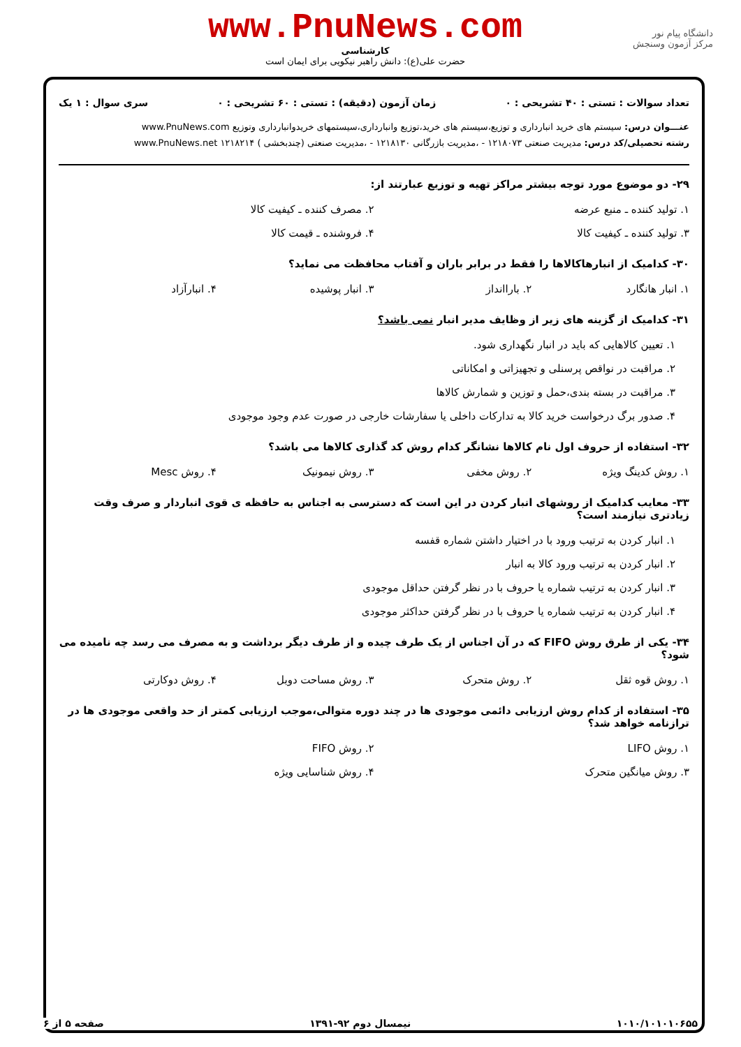دانشگاه پیام نور
مرکز آزمون وسنجش
www.PnuNews.com
کارشناسی
حضرت علی(ع): دانش راهبر نیکویی برای ایمان است
تعداد سوالات : تستی : ۴۰ تشریحی : ۰ زمان آزمون (دقیقه) : تستی : ۶۰ تشریحی : ۰ سری سوال : ۱ یک
عنـــوان درس: سیستم های خرید انبارداری و توزیع،سیستم های خرید،توزیع وانبارداری،سیستمهای خریدوانبارداری وتوزیع www.PnuNews.com
رشته تحصیلی/کد درس: مدیریت صنعتی ۱۲۱۸۰۷۳ - ،مدیریت بازرگانی ۱۲۱۸۱۳۰ - ،مدیریت صنعتی (چندبخشی ) ۱۲۱۸۲۱۴ www.PnuNews.net
۲۹- دو موضوع مورد توجه بیشتر مراکز تهیه و توزیع عبارتند از:
۱. تولید کننده ـ منبع عرضه ۲. مصرف کننده ـ کیفیت کالا ۳. تولید کننده ـ کیفیت کالا ۴. فروشنده ـ قیمت کالا
۳۰- کدامیک از انبارهاکالاها را فقط در برابر باران و آفتاب محافظت می نماید؟
۱. انبار هانگارد ۲. باراانداز ۳. انبار پوشیده ۴. انبارآزاد
۳۱- کدامیک از گزینه های زیر از وظایف مدیر انبار نمی باشد؟
۱. تعیین کالاهایی که باید در انبار نگهداری شود. ۲. مراقبت در نواقص پرسنلی و تجهیزاتی و امکاناتی ۳. مراقبت در بسته بندی،حمل و توزین و شمارش کالاها ۴. صدور برگ درخواست خرید کالا به تدارکات داخلی یا سفارشات خارجی در صورت عدم وجود موجودی
۳۲- استفاده از حروف اول نام کالاها نشانگر کدام روش کد گذاری کالاها می باشد؟
۱. روش کدینگ ویژه ۲. روش مخفی ۳. روش نیمونیک ۴. روش Mesc
۳۳- معایب کدامیک از روشهای انبار کردن در این است که دسترسی به اجناس به حافظه ی قوی انباردار و صرف وقت زیادتری نیازمند است؟
۱. انبار کردن به ترتیب ورود با در اختیار داشتن شماره قفسه ۲. انبار کردن به ترتیب ورود کالا به انبار ۳. انبار کردن به ترتیب شماره یا حروف با در نظر گرفتن حداقل موجودی ۴. انبار کردن به ترتیب شماره یا حروف با در نظر گرفتن حداکثر موجودی
۳۴- یکی از طرق روش FIFO که در آن اجناس از یک طرف چیده و از طرف دیگر برداشت و به مصرف می رسد چه نامیده می شود؟
۱. روش قوه ثقل ۲. روش متحرک ۳. روش مساحت دوبل ۴. روش دوکارتی
۳۵- استفاده از کدام روش ارزیابی دائمی موجودی ها در چند دوره متوالی،موجب ارزیابی کمتر از حد واقعی موجودی ها در ترازنامه خواهد شد؟
۱. روش LIFO ۲. روش FIFO ۳. روش میانگین متحرک ۴. روش شناسایی ویژه
۱۰۱۰/۱۰۱۰۱۰۶۵۵ نیمسال دوم ۹۲-۱۳۹۱ صفحه ۵ از ۶